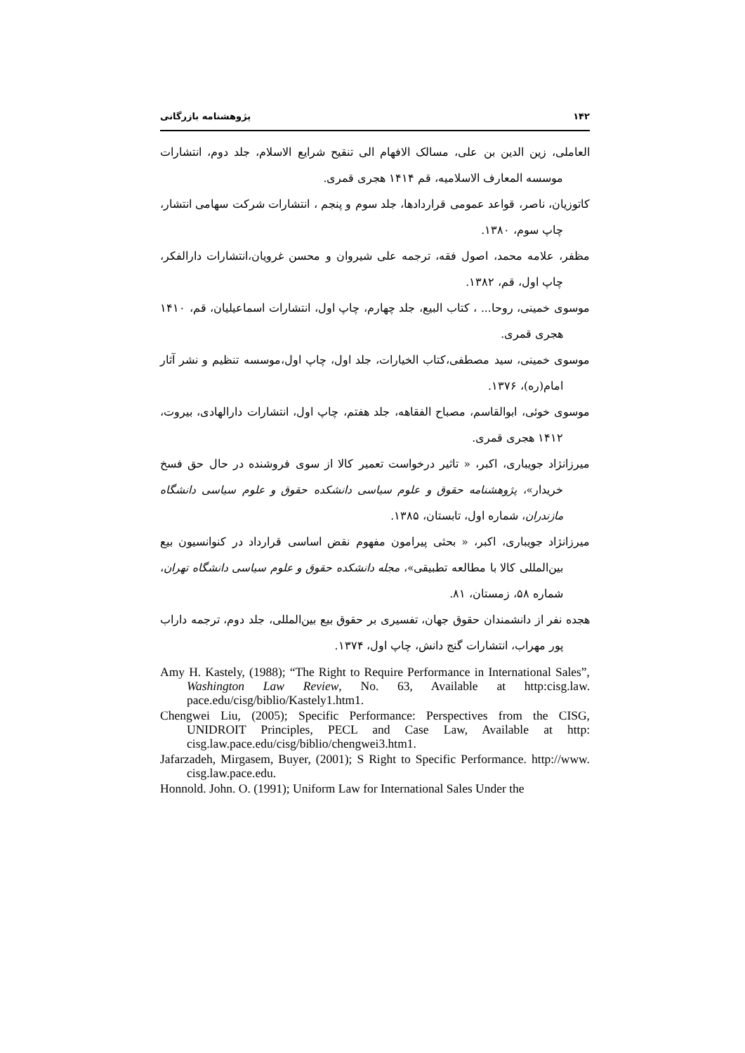۱۴۲ پژوهشنامه بازرگانی
العاملی، زین الدین بن علی، مسالک الافهام الی تنقیح شرایع الاسلام، جلد دوم، انتشارات موسسه المعارف الاسلامیه، قم ۱۴۱۴ هجری قمری.
کاتوزیان، ناصر، قواعد عمومی قراردادها، جلد سوم و پنجم ، انتشارات شرکت سهامی انتشار، چاپ سوم، ۱۳۸۰.
مظفر، علامه محمد، اصول فقه، ترجمه علی شیروان و محسن غرویان،انتشارات دارالفکر، چاپ اول، قم، ۱۳۸۲.
موسوی خمینی، روحا... ، کتاب البیع، جلد چهارم، چاپ اول، انتشارات اسماعیلیان، قم، ۱۴۱۰ هجری قمری.
موسوی خمینی، سید مصطفی،کتاب الخیارات، جلد اول، چاپ اول،موسسه تنظیم و نشر آثار امام(ره)، ۱۳۷۶.
موسوی خوئی، ابوالقاسم، مصباح الفقاهه، جلد هفتم، چاپ اول، انتشارات دارالهادی، بیروت، ۱۴۱۲ هجری قمری.
میرزانژاد جویباری، اکبر، « تاثیر درخواست تعمیر کالا از سوی فروشنده در حال حق فسخ خریدار»، پژوهشنامه حقوق و علوم سیاسی دانشکده حقوق و علوم سیاسی دانشگاه مازندران، شماره اول، تابستان، ۱۳۸۵.
میرزانژاد جویباری، اکبر، « بحثی پیرامون مفهوم نقض اساسی قرارداد در کنوانسیون بیع بین‌المللی کالا با مطالعه تطبیقی»، مجله دانشکده حقوق و علوم سیاسی دانشگاه تهران، شماره ۵۸، زمستان، ۸۱.
هجده نفر از دانشمندان حقوق جهان، تفسیری بر حقوق بیع بین‌المللی، جلد دوم، ترجمه داراب پور مهراب، انتشارات گنج دانش، چاپ اول، ۱۳۷۴.
Amy H. Kastely, (1988); “The Right to Require Performance in International Sales”, Washington Law Review, No. 63, Available at http:cisg.law. pace.edu/cisg/biblio/Kastely1.htm1.
Chengwei Liu, (2005); Specific Performance: Perspectives from the CISG, UNIDROIT Principles, PECL and Case Law, Available at http: cisg.law.pace.edu/cisg/biblio/chengwei3.htm1.
Jafarzadeh, Mirgasem, Buyer, (2001); S Right to Specific Performance. http://www. cisg.law.pace.edu.
Honnold. John. O. (1991); Uniform Law for International Sales Under the